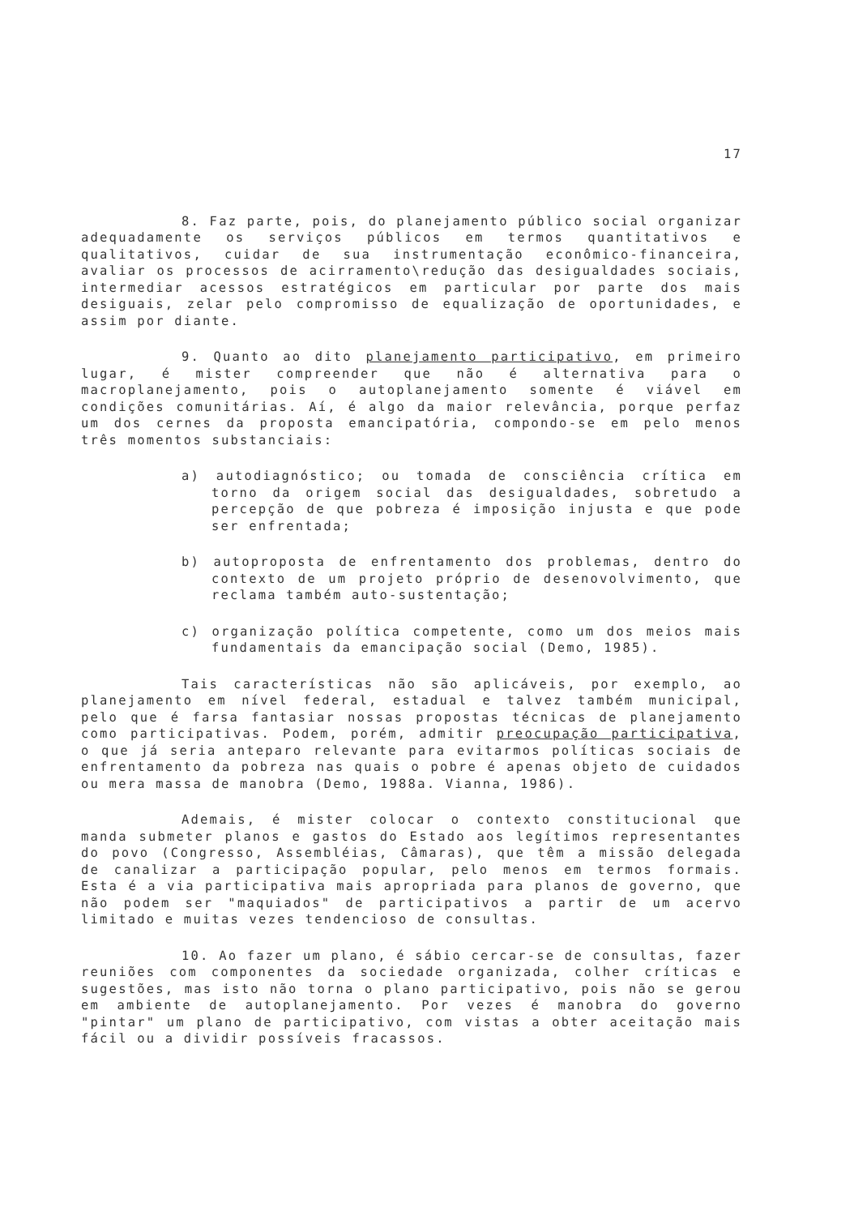17
8. Faz parte, pois, do planejamento público social organizar adequadamente os serviços públicos em termos quantitativos e qualitativos, cuidar de sua instrumentação econômico-financeira, avaliar os processos de acirramento\redução das desigualdades sociais, intermediar acessos estratégicos em particular por parte dos mais desiguais, zelar pelo compromisso de equalização de oportunidades, e assim por diante.
9. Quanto ao dito planejamento participativo, em primeiro lugar, é mister compreender que não é alternativa para o macroplanejamento, pois o autoplanejamento somente é viável em condições comunitárias. Aí, é algo da maior relevância, porque perfaz um dos cernes da proposta emancipatória, compondo-se em pelo menos três momentos substanciais:
a) autodiagnóstico; ou tomada de consciência crítica em torno da origem social das desigualdades, sobretudo a percepção de que pobreza é imposição injusta e que pode ser enfrentada;
b) autoproposta de enfrentamento dos problemas, dentro do contexto de um projeto próprio de desenovolvimento, que reclama também auto-sustentação;
c) organização política competente, como um dos meios mais fundamentais da emancipação social (Demo, 1985).
Tais características não são aplicáveis, por exemplo, ao planejamento em nível federal, estadual e talvez também municipal, pelo que é farsa fantasiar nossas propostas técnicas de planejamento como participativas. Podem, porém, admitir preocupação participativa, o que já seria anteparo relevante para evitarmos políticas sociais de enfrentamento da pobreza nas quais o pobre é apenas objeto de cuidados ou mera massa de manobra (Demo, 1988a. Vianna, 1986).
Ademais, é mister colocar o contexto constitucional que manda submeter planos e gastos do Estado aos legítimos representantes do povo (Congresso, Assembléias, Câmaras), que têm a missão delegada de canalizar a participação popular, pelo menos em termos formais. Esta é a via participativa mais apropriada para planos de governo, que não podem ser "maquiados" de participativos a partir de um acervo limitado e muitas vezes tendencioso de consultas.
10. Ao fazer um plano, é sábio cercar-se de consultas, fazer reuniões com componentes da sociedade organizada, colher críticas e sugestões, mas isto não torna o plano participativo, pois não se gerou em ambiente de autoplanejamento. Por vezes é manobra do governo "pintar" um plano de participativo, com vistas a obter aceitação mais fácil ou a dividir possíveis fracassos.